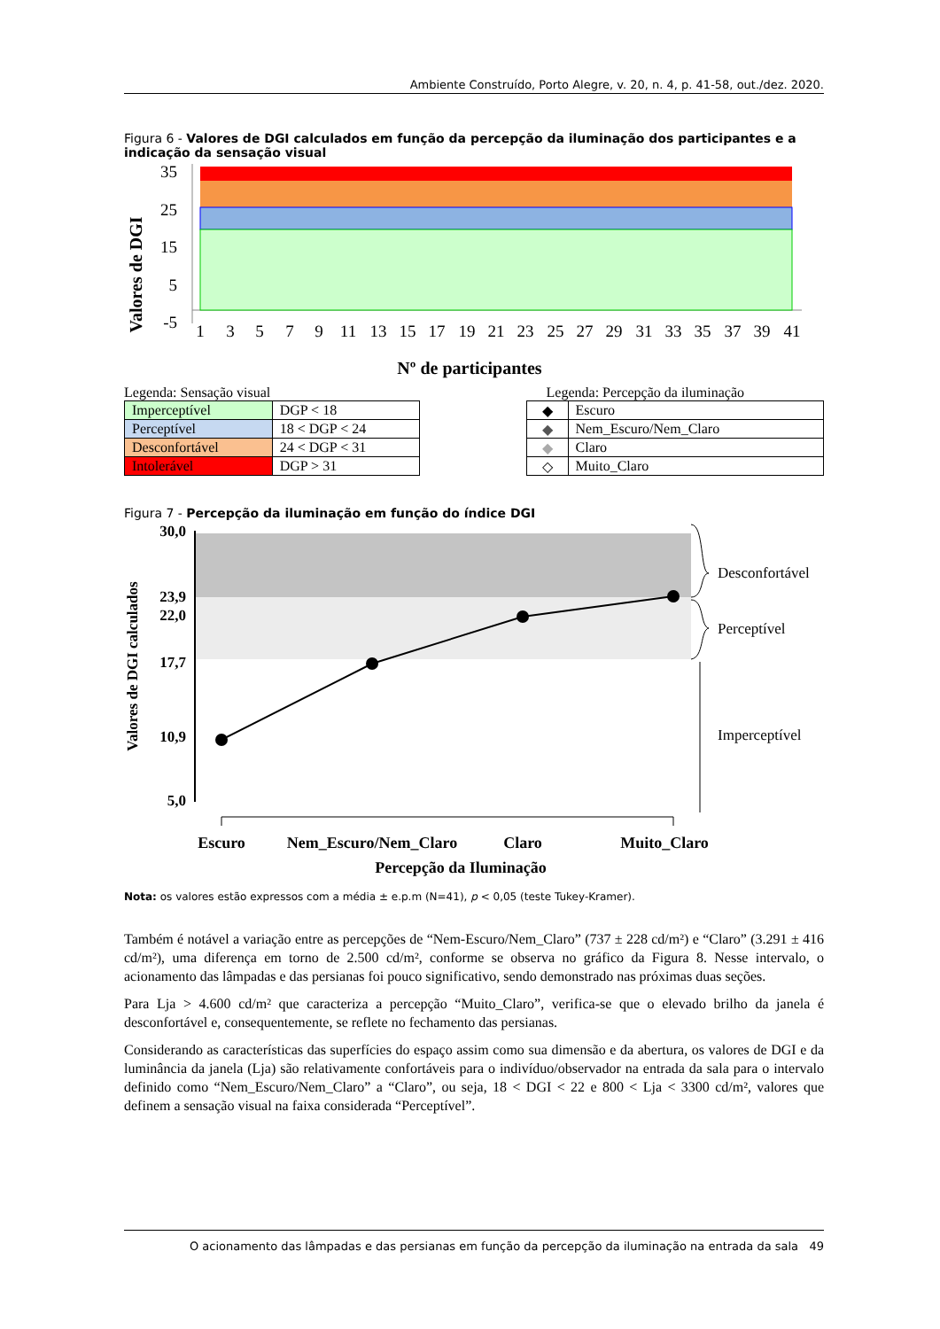Ambiente Construído, Porto Alegre, v. 20, n. 4, p. 41-58, out./dez. 2020.
Figura 6 - Valores de DGI calculados em função da percepção da iluminação dos participantes e a indicação da sensação visual
Valores de DGI
35
25
15
5
-5
1
3
5
7
9
11
13
15
17
19
21
23
25
27
29
31
33
35
37
39
41
Nº de participantes
Legenda: Sensação visual Legenda: Percepção da iluminação
| Imperceptível | DGP < 18 |
| Perceptível | 18 < DGP < 24 |
| Desconfortável | 24 < DGP < 31 |
| Intolerável | DGP > 31 |
| ◆ | Escuro |
| ◆ | Nem_Escuro/Nem_Claro |
| ◆ | Claro |
| ◇ | Muito_Claro |
Figura 7 - Percepção da iluminação em função do índice DGI
30,0
23,9
22,0
17,7
10,9
5,0
Valores de DGI calculados
Desconfortável
Perceptível
Imperceptível
Escuro
Nem_Escuro/Nem_Claro
Claro
Muito_Claro
Percepção da Iluminação
Nota: os valores estão expressos com a média ± e.p.m (N=41), p < 0,05 (teste Tukey-Kramer).
Também é notável a variação entre as percepções de “Nem-Escuro/Nem_Claro” (737 ± 228 cd/m²) e “Claro” (3.291 ± 416 cd/m²), uma diferença em torno de 2.500 cd/m², conforme se observa no gráfico da Figura 8. Nesse intervalo, o acionamento das lâmpadas e das persianas foi pouco significativo, sendo demonstrado nas próximas duas seções.
Para Lja > 4.600 cd/m² que caracteriza a percepção “Muito_Claro”, verifica-se que o elevado brilho da janela é desconfortável e, consequentemente, se reflete no fechamento das persianas.
Considerando as características das superfícies do espaço assim como sua dimensão e da abertura, os valores de DGI e da luminância da janela (Lja) são relativamente confortáveis para o indivíduo/observador na entrada da sala para o intervalo definido como “Nem_Escuro/Nem_Claro” a “Claro”, ou seja, 18 < DGI < 22 e 800 < Lja < 3300 cd/m², valores que definem a sensação visual na faixa considerada “Perceptível”.
O acionamento das lâmpadas e das persianas em função da percepção da iluminação na entrada da sala 49